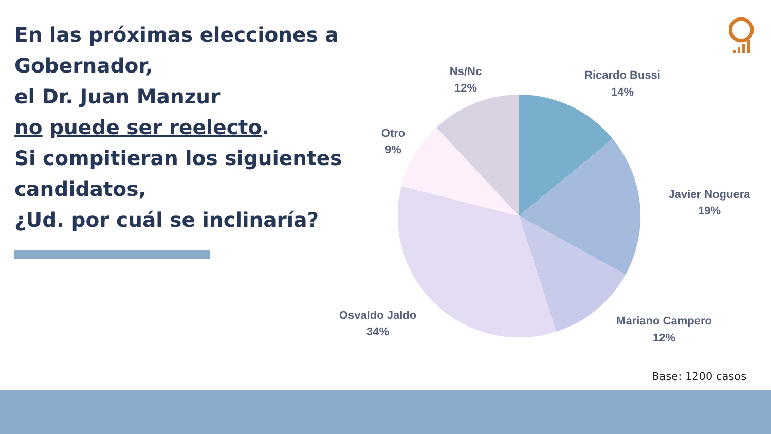En las próximas elecciones a Gobernador,
el Dr. Juan Manzur
no puede ser reelecto.
Si compitieran los siguientes candidatos,
¿Ud. por cuál se inclinaría?
Ns/Nc
12%
Ricardo Bussi
14%
Otro
9%
Javier Noguera
19%
Osvaldo Jaldo
34%
Mariano Campero
12%
Base: 1200 casos